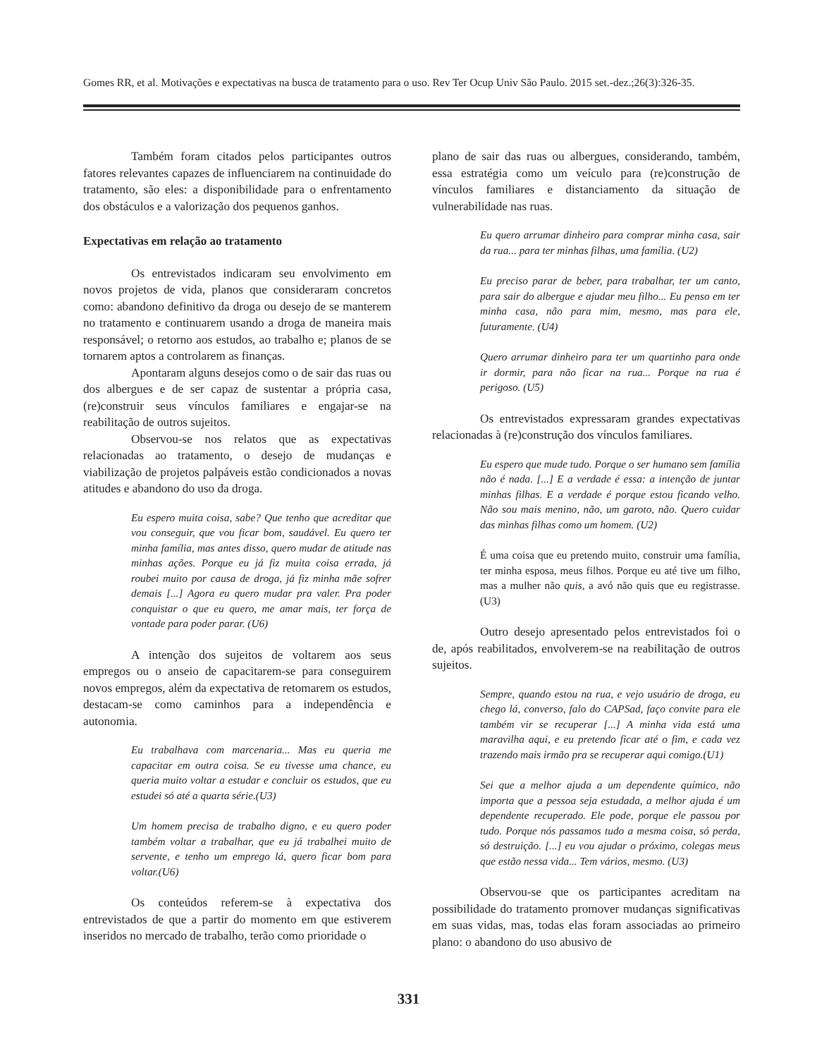Gomes RR, et al. Motivações e expectativas na busca de tratamento para o uso. Rev Ter Ocup Univ São Paulo. 2015 set.-dez.;26(3):326-35.
Também foram citados pelos participantes outros fatores relevantes capazes de influenciarem na continuidade do tratamento, são eles: a disponibilidade para o enfrentamento dos obstáculos e a valorização dos pequenos ganhos.
Expectativas em relação ao tratamento
Os entrevistados indicaram seu envolvimento em novos projetos de vida, planos que consideraram concretos como: abandono definitivo da droga ou desejo de se manterem no tratamento e continuarem usando a droga de maneira mais responsável; o retorno aos estudos, ao trabalho e; planos de se tornarem aptos a controlarem as finanças.
Apontaram alguns desejos como o de sair das ruas ou dos albergues e de ser capaz de sustentar a própria casa, (re)construir seus vínculos familiares e engajar-se na reabilitação de outros sujeitos.
Observou-se nos relatos que as expectativas relacionadas ao tratamento, o desejo de mudanças e viabilização de projetos palpáveis estão condicionados a novas atitudes e abandono do uso da droga.
Eu espero muita coisa, sabe? Que tenho que acreditar que vou conseguir, que vou ficar bom, saudável. Eu quero ter minha família, mas antes disso, quero mudar de atitude nas minhas ações. Porque eu já fiz muita coisa errada, já roubei muito por causa de droga, já fiz minha mãe sofrer demais [...] Agora eu quero mudar pra valer. Pra poder conquistar o que eu quero, me amar mais, ter força de vontade para poder parar. (U6)
A intenção dos sujeitos de voltarem aos seus empregos ou o anseio de capacitarem-se para conseguirem novos empregos, além da expectativa de retomarem os estudos, destacam-se como caminhos para a independência e autonomia.
Eu trabalhava com marcenaria... Mas eu queria me capacitar em outra coisa. Se eu tivesse uma chance, eu queria muito voltar a estudar e concluir os estudos, que eu estudei só até a quarta série.(U3)
Um homem precisa de trabalho digno, e eu quero poder também voltar a trabalhar, que eu já trabalhei muito de servente, e tenho um emprego lá, quero ficar bom para voltar.(U6)
Os conteúdos referem-se à expectativa dos entrevistados de que a partir do momento em que estiverem inseridos no mercado de trabalho, terão como prioridade o
plano de sair das ruas ou albergues, considerando, também, essa estratégia como um veículo para (re)construção de vínculos familiares e distanciamento da situação de vulnerabilidade nas ruas.
Eu quero arrumar dinheiro para comprar minha casa, sair da rua... para ter minhas filhas, uma família. (U2)
Eu preciso parar de beber, para trabalhar, ter um canto, para sair do albergue e ajudar meu filho... Eu penso em ter minha casa, não para mim, mesmo, mas para ele, futuramente. (U4)
Quero arrumar dinheiro para ter um quartinho para onde ir dormir, para não ficar na rua... Porque na rua é perigoso. (U5)
Os entrevistados expressaram grandes expectativas relacionadas à (re)construção dos vínculos familiares.
Eu espero que mude tudo. Porque o ser humano sem família não é nada. [...] E a verdade é essa: a intenção de juntar minhas filhas. E a verdade é porque estou ficando velho. Não sou mais menino, não, um garoto, não. Quero cuidar das minhas filhas como um homem. (U2)
É uma coisa que eu pretendo muito, construir uma família, ter minha esposa, meus filhos. Porque eu até tive um filho, mas a mulher não quis, a avó não quis que eu registrasse. (U3)
Outro desejo apresentado pelos entrevistados foi o de, após reabilitados, envolverem-se na reabilitação de outros sujeitos.
Sempre, quando estou na rua, e vejo usuário de droga, eu chego lá, converso, falo do CAPSad, faço convite para ele também vir se recuperar [...] A minha vida está uma maravilha aqui, e eu pretendo ficar até o fim, e cada vez trazendo mais irmão pra se recuperar aqui comigo.(U1)
Sei que a melhor ajuda a um dependente químico, não importa que a pessoa seja estudada, a melhor ajuda é um dependente recuperado. Ele pode, porque ele passou por tudo. Porque nós passamos tudo a mesma coisa, só perda, só destruição. [...] eu vou ajudar o próximo, colegas meus que estão nessa vida... Tem vários, mesmo. (U3)
Observou-se que os participantes acreditam na possibilidade do tratamento promover mudanças significativas em suas vidas, mas, todas elas foram associadas ao primeiro plano: o abandono do uso abusivo de
331